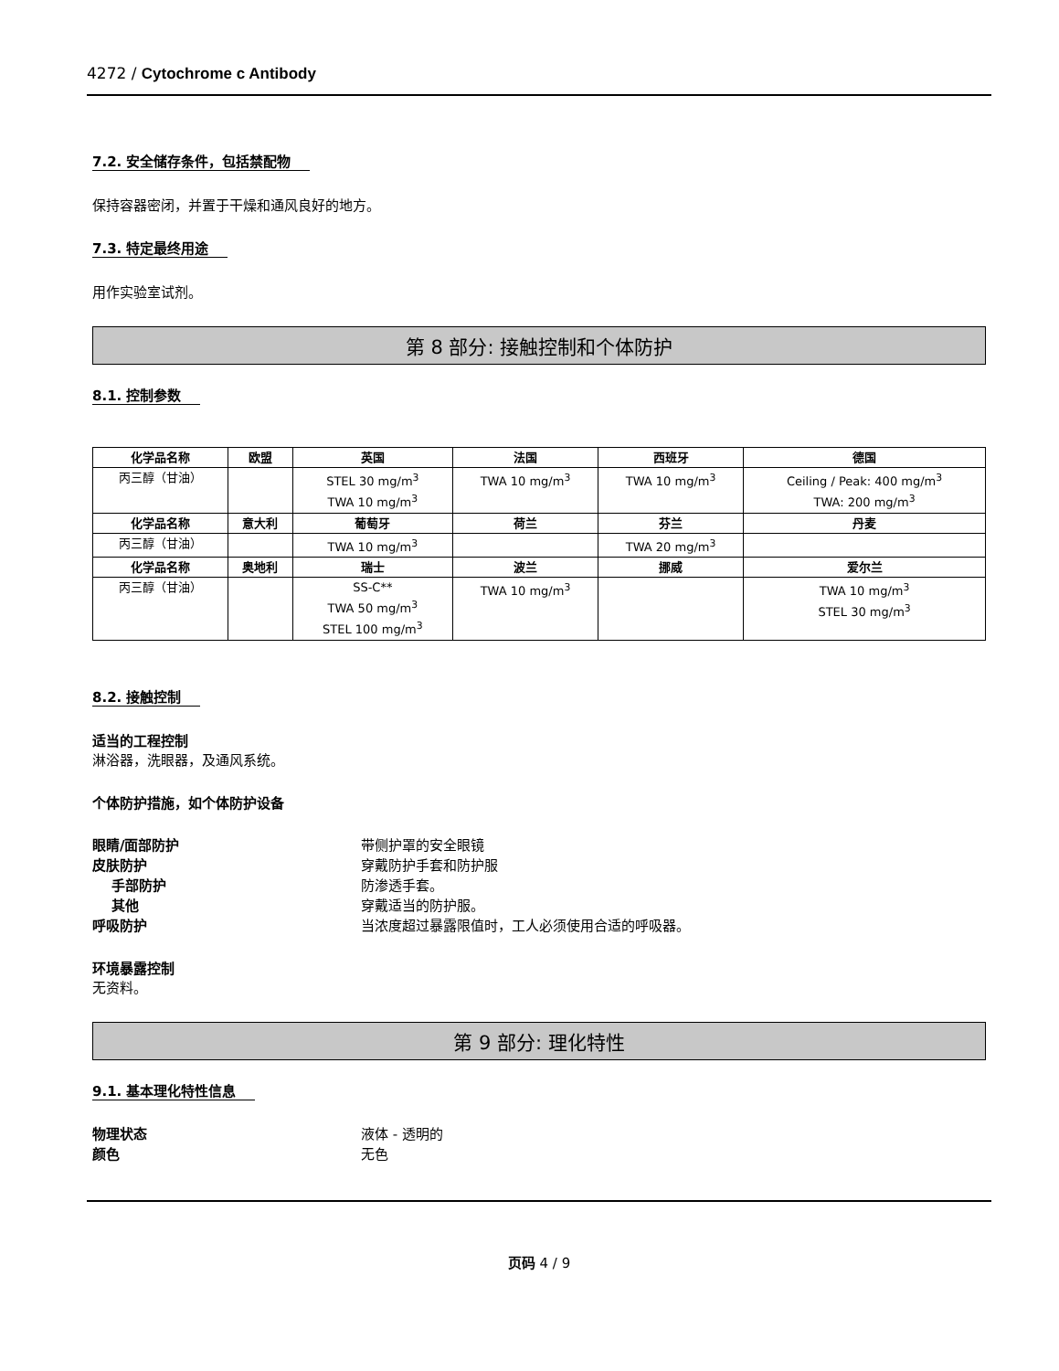4272 / Cytochrome c Antibody
7.2. 安全储存条件，包括禁配物
保持容器密闭，并置于干燥和通风良好的地方。
7.3. 特定最终用途
用作实验室试剂。
第 8 部分: 接触控制和个体防护
8.1. 控制参数
| 化学品名称 | 欧盟 | 英国 | 法国 | 西班牙 | 德国 |
| --- | --- | --- | --- | --- | --- |
| 丙三醇（甘油） | | STEL 30 mg/m<sup>3</sup> TWA 10 mg/m<sup>3</sup> | TWA 10 mg/m<sup>3</sup> | TWA 10 mg/m<sup>3</sup> | Ceiling / Peak: 400 mg/m<sup>3</sup> TWA: 200 mg/m<sup>3</sup> |
| 化学品名称 | 意大利 | 葡萄牙 | 荷兰 | 芬兰 | 丹麦 |
| 丙三醇（甘油） | | TWA 10 mg/m<sup>3</sup> | | TWA 20 mg/m<sup>3</sup> | |
| 化学品名称 | 奥地利 | 瑞士 | 波兰 | 挪威 | 爱尔兰 |
| 丙三醇（甘油） | | SS-C** TWA 50 mg/m<sup>3</sup> STEL 100 mg/m<sup>3</sup> | TWA 10 mg/m<sup>3</sup> | | TWA 10 mg/m<sup>3</sup> STEL 30 mg/m<sup>3</sup> |
8.2. 接触控制
适当的工程控制
淋浴器，洗眼器，及通风系统。
个体防护措施，如个体防护设备
眼睛/面部防护 带侧护罩的安全眼镜
皮肤防护 穿戴防护手套和防护服
手部防护 防渗透手套。
其他 穿戴适当的防护服。
呼吸防护 当浓度超过暴露限值时，工人必须使用合适的呼吸器。
环境暴露控制
无资料。
第 9 部分: 理化特性
9.1. 基本理化特性信息
物理状态 液体 - 透明的
颜色 无色
页码 4 / 9